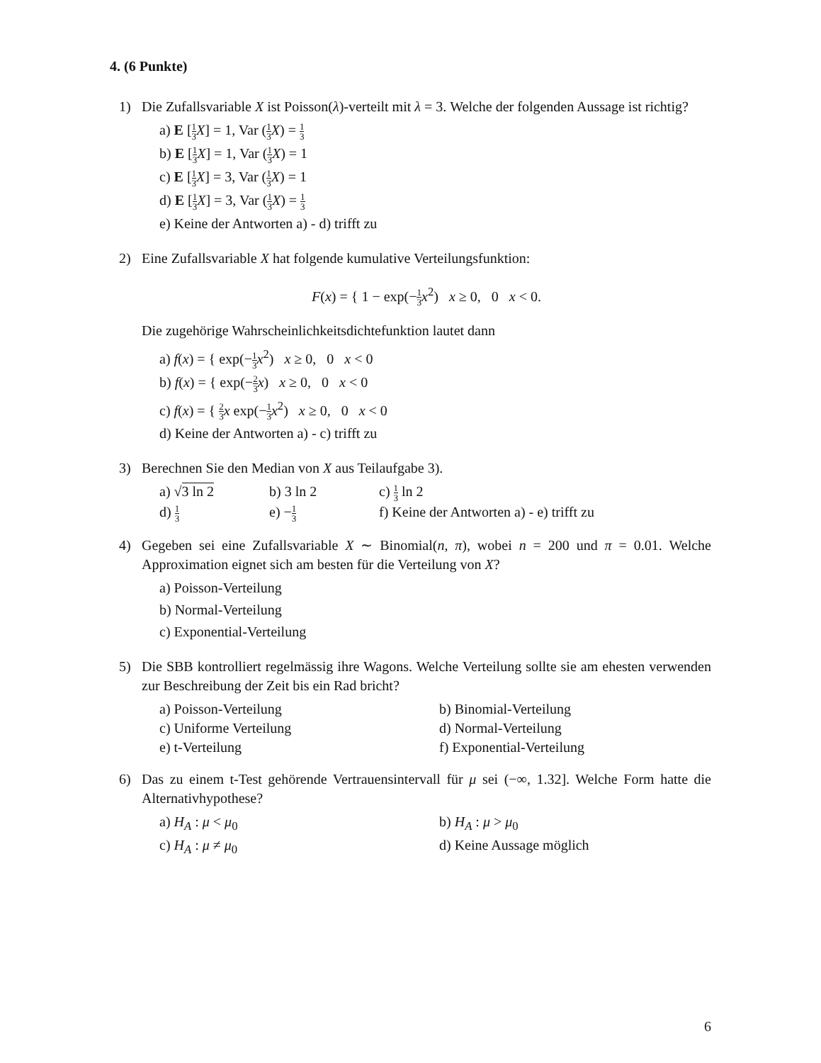4. (6 Punkte)
1) Die Zufallsvariable X ist Poisson(λ)-verteilt mit λ = 3. Welche der folgenden Aussage ist richtig?
a) E [1 3 X] = 1, Var (1 3 X) = 1 3
b) E [1 3 X] = 1, Var (1 3 X) = 1
c) E [1 3 X] = 3, Var (1 3 X) = 1
d) E [1 3 X] = 3, Var (1 3 X) = 1 3
e) Keine der Antworten a) - d) trifft zu
2) Eine Zufallsvariable X hat folgende kumulative Verteilungsfunktion:
F(x) = { 1 − exp(−1 3 x<sup>2</sup>) x ≥ 0, 0 x < 0.
Die zugehörige Wahrscheinlichkeitsdichtefunktion lautet dann
a) f(x) = { exp(−1 3 x<sup>2</sup>) x ≥ 0, 0 x < 0
b) f(x) = { exp(−2 3 x) x ≥ 0, 0 x < 0
c) f(x) = { 2 3 x exp(−1 3 x<sup>2</sup>) x ≥ 0, 0 x < 0
d) Keine der Antworten a) - c) trifft zu
3) Berechnen Sie den Median von X aus Teilaufgabe 3).
a) √3 ln 2
b) 3 ln 2
c) 1 3 ln 2
d) 1 3
e) −1 3
f) Keine der Antworten a) - e) trifft zu
4) Gegeben sei eine Zufallsvariable X ∼ Binomial(n, π), wobei n = 200 und π = 0.01. Welche Approximation eignet sich am besten für die Verteilung von X?
a) Poisson-Verteilung
b) Normal-Verteilung
c) Exponential-Verteilung
5) Die SBB kontrolliert regelmässig ihre Wagons. Welche Verteilung sollte sie am ehesten verwenden zur Beschreibung der Zeit bis ein Rad bricht?
a) Poisson-Verteilung
b) Binomial-Verteilung
c) Uniforme Verteilung
d) Normal-Verteilung
e) t-Verteilung
f) Exponential-Verteilung
6) Das zu einem t-Test gehörende Vertrauensintervall für μ sei (−∞, 1.32]. Welche Form hatte die Alternativhypothese?
a) H<sub>A</sub> : μ < μ<sub>0</sub>
b) H<sub>A</sub> : μ > μ<sub>0</sub>
c) H<sub>A</sub> : μ ≠ μ<sub>0</sub>
d) Keine Aussage möglich
6